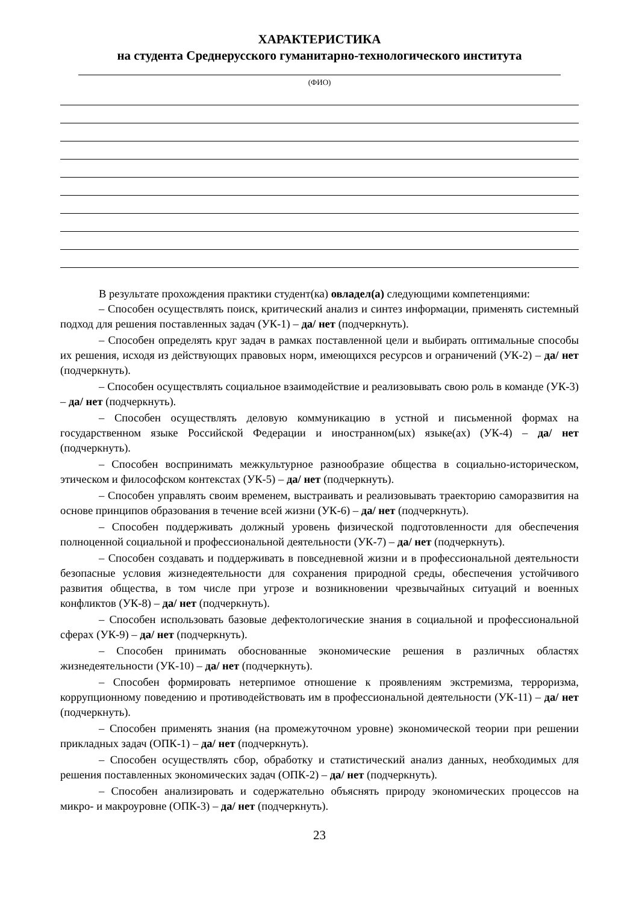ХАРАКТЕРИСТИКА
на студента Среднерусского гуманитарно-технологического института
(ФИО)
В результате прохождения практики студент(ка) овладел(а) следующими компетенциями:
– Способен осуществлять поиск, критический анализ и синтез информации, применять системный подход для решения поставленных задач (УК-1) – да/ нет (подчеркнуть).
– Способен определять круг задач в рамках поставленной цели и выбирать оптимальные способы их решения, исходя из действующих правовых норм, имеющихся ресурсов и ограничений (УК-2) – да/ нет (подчеркнуть).
– Способен осуществлять социальное взаимодействие и реализовывать свою роль в команде (УК-3) – да/ нет (подчеркнуть).
– Способен осуществлять деловую коммуникацию в устной и письменной формах на государственном языке Российской Федерации и иностранном(ых) языке(ах) (УК-4) – да/ нет (подчеркнуть).
– Способен воспринимать межкультурное разнообразие общества в социально-историческом, этическом и философском контекстах (УК-5) – да/ нет (подчеркнуть).
– Способен управлять своим временем, выстраивать и реализовывать траекторию саморазвития на основе принципов образования в течение всей жизни (УК-6) – да/ нет (подчеркнуть).
– Способен поддерживать должный уровень физической подготовленности для обеспечения полноценной социальной и профессиональной деятельности (УК-7) – да/ нет (подчеркнуть).
– Способен создавать и поддерживать в повседневной жизни и в профессиональной деятельности безопасные условия жизнедеятельности для сохранения природной среды, обеспечения устойчивого развития общества, в том числе при угрозе и возникновении чрезвычайных ситуаций и военных конфликтов (УК-8) – да/ нет (подчеркнуть).
– Способен использовать базовые дефектологические знания в социальной и профессиональной сферах (УК-9) – да/ нет (подчеркнуть).
– Способен принимать обоснованные экономические решения в различных областях жизнедеятельности (УК-10) – да/ нет (подчеркнуть).
– Способен формировать нетерпимое отношение к проявлениям экстремизма, терроризма, коррупционному поведению и противодействовать им в профессиональной деятельности (УК-11) – да/ нет (подчеркнуть).
– Способен применять знания (на промежуточном уровне) экономической теории при решении прикладных задач (ОПК-1) – да/ нет (подчеркнуть).
– Способен осуществлять сбор, обработку и статистический анализ данных, необходимых для решения поставленных экономических задач (ОПК-2) – да/ нет (подчеркнуть).
– Способен анализировать и содержательно объяснять природу экономических процессов на микро- и макроуровне (ОПК-3) – да/ нет (подчеркнуть).
23